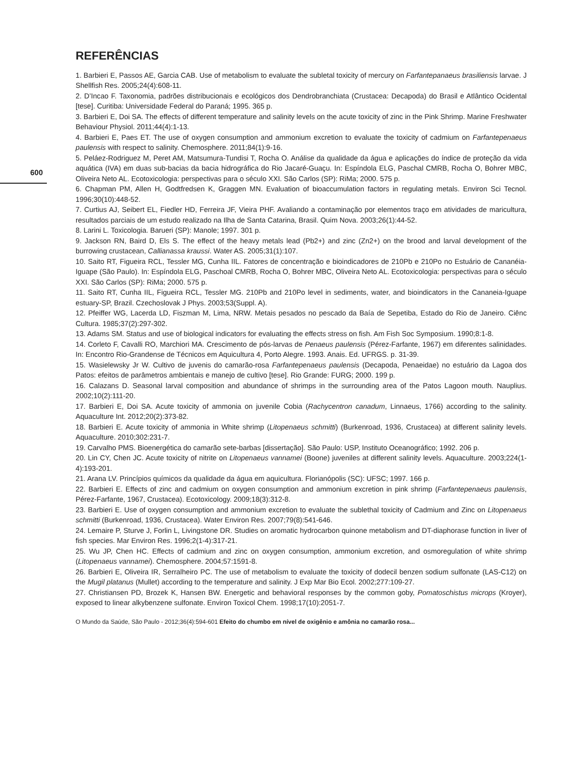600
REFERÊNCIAS
1. Barbieri E, Passos AE, Garcia CAB. Use of metabolism to evaluate the subletal toxicity of mercury on Farfantepanaeus brasiliensis larvae. J Shellfish Res. 2005;24(4):608-11.
2. D’Incao F. Taxonomia, padrões distribucionais e ecológicos dos Dendrobranchiata (Crustacea: Decapoda) do Brasil e Atlântico Ocidental [tese]. Curitiba: Universidade Federal do Paraná; 1995. 365 p.
3. Barbieri E, Doi SA. The effects of different temperature and salinity levels on the acute toxicity of zinc in the Pink Shrimp. Marine Freshwater Behaviour Physiol. 2011;44(4):1-13.
4. Barbieri E, Paes ET. The use of oxygen consumption and ammonium excretion to evaluate the toxicity of cadmium on Farfantepenaeus paulensis with respect to salinity. Chemosphere. 2011;84(1):9-16.
5. Peláez-Rodriguez M, Peret AM, Matsumura-Tundisi T, Rocha O. Análise da qualidade da água e aplicações do índice de proteção da vida aquática (IVA) em duas sub-bacias da bacia hidrográfica do Rio Jacaré-Guaçu. In: Espíndola ELG, Paschal CMRB, Rocha O, Bohrer MBC, Oliveira Neto AL. Ecotoxicologia: perspectivas para o século XXI. São Carlos (SP): RiMa; 2000. 575 p.
6. Chapman PM, Allen H, Godtfredsen K, Graggen MN. Evaluation of bioaccumulation factors in regulating metals. Environ Sci Tecnol. 1996;30(10):448-52.
7. Curtius AJ, Seibert EL, Fiedler HD, Ferreira JF, Vieira PHF. Avaliando a contaminação por elementos traço em atividades de maricultura, resultados parciais de um estudo realizado na Ilha de Santa Catarina, Brasil. Quim Nova. 2003;26(1):44-52.
8. Larini L. Toxicologia. Barueri (SP): Manole; 1997. 301 p.
9. Jackson RN, Baird D, Els S. The effect of the heavy metals lead (Pb2+) and zinc (Zn2+) on the brood and larval development of the burrowing crustacean, Callianassa kraussi. Water AS. 2005;31(1):107.
10. Saito RT, Figueira RCL, Tessler MG, Cunha IIL. Fatores de concentração e bioindicadores de 210Pb e 210Po no Estuário de Cananéia-Iguape (São Paulo). In: Espíndola ELG, Paschoal CMRB, Rocha O, Bohrer MBC, Oliveira Neto AL. Ecotoxicologia: perspectivas para o século XXI. São Carlos (SP): RiMa; 2000. 575 p.
11. Saito RT, Cunha IIL, Figueira RCL, Tessler MG. 210Pb and 210Po level in sediments, water, and bioindicators in the Cananeia-Iguape estuary-SP, Brazil. Czechoslovak J Phys. 2003;53(Suppl. A).
12. Pfeiffer WG, Lacerda LD, Fiszman M, Lima, NRW. Metais pesados no pescado da Baía de Sepetiba, Estado do Rio de Janeiro. Ciênc Cultura. 1985;37(2):297-302.
13. Adams SM. Status and use of biological indicators for evaluating the effects stress on fish. Am Fish Soc Symposium. 1990;8:1-8.
14. Corleto F, Cavalli RO, Marchiori MA. Crescimento de pós-larvas de Penaeus paulensis (Pérez-Farfante, 1967) em diferentes salinidades. In: Encontro Rio-Grandense de Técnicos em Aquicultura 4, Porto Alegre. 1993. Anais. Ed. UFRGS. p. 31-39.
15. Wasielewsky Jr W. Cultivo de juvenis do camarão-rosa Farfantepenaeus paulensis (Decapoda, Penaeidae) no estuário da Lagoa dos Patos: efeitos de parâmetros ambientais e manejo de cultivo [tese]. Rio Grande: FURG; 2000. 199 p.
16. Calazans D. Seasonal larval composition and abundance of shrimps in the surrounding area of the Patos Lagoon mouth. Nauplius. 2002;10(2):111-20.
17. Barbieri E, Doi SA. Acute toxicity of ammonia on juvenile Cobia (Rachycentron canadum, Linnaeus, 1766) according to the salinity. Aquaculture Int. 2012;20(2):373-82.
18. Barbieri E. Acute toxicity of ammonia in White shrimp (Litopenaeus schmitti) (Burkenroad, 1936, Crustacea) at different salinity levels. Aquaculture. 2010;302:231-7.
19. Carvalho PMS. Bioenergética do camarão sete-barbas [dissertação]. São Paulo: USP, Instituto Oceanográfico; 1992. 206 p.
20. Lin CY, Chen JC. Acute toxicity of nitrite on Litopenaeus vannamei (Boone) juveniles at different salinity levels. Aquaculture. 2003;224(1-4):193-201.
21. Arana LV. Princípios químicos da qualidade da água em aquicultura. Florianópolis (SC): UFSC; 1997. 166 p.
22. Barbieri E. Effects of zinc and cadmium on oxygen consumption and ammonium excretion in pink shrimp (Farfantepenaeus paulensis, Pérez-Farfante, 1967, Crustacea). Ecotoxicology. 2009;18(3):312-8.
23. Barbieri E. Use of oxygen consumption and ammonium excretion to evaluate the sublethal toxicity of Cadmium and Zinc on Litopenaeus schmitti (Burkenroad, 1936, Crustacea). Water Environ Res. 2007;79(8):541-646.
24. Lemaire P, Sturve J, Forlin L, Livingstone DR. Studies on aromatic hydrocarbon quinone metabolism and DT-diaphorase function in liver of fish species. Mar Environ Res. 1996;2(1-4):317-21.
25. Wu JP, Chen HC. Effects of cadmium and zinc on oxygen consumption, ammonium excretion, and osmoregulation of white shrimp (Litopenaeus vannamei). Chemosphere. 2004;57:1591-8.
26. Barbieri E, Oliveira IR, Serralheiro PC. The use of metabolism to evaluate the toxicity of dodecil benzen sodium sulfonate (LAS-C12) on the Mugil platanus (Mullet) according to the temperature and salinity. J Exp Mar Bio Ecol. 2002;277:109-27.
27. Christiansen PD, Brozek K, Hansen BW. Energetic and behavioral responses by the common goby, Pomatoschistus microps (Kroyer), exposed to linear alkybenzene sulfonate. Environ Toxicol Chem. 1998;17(10):2051-7.
O Mundo da Saúde, São Paulo - 2012;36(4):594-601 Efeito do chumbo em nível de oxigênio e amônia no camarão rosa...